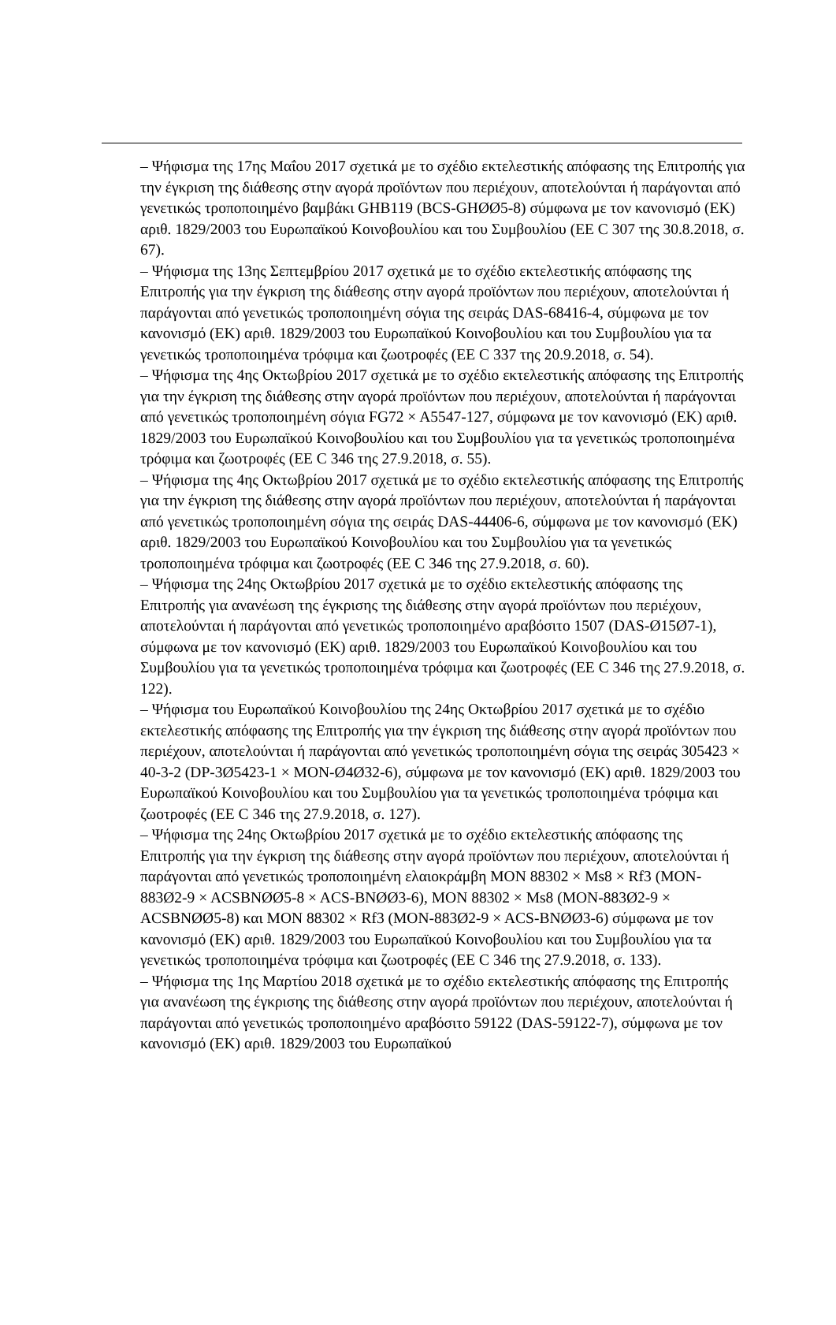– Ψήφισμα της 17ης Μαΐου 2017 σχετικά με το σχέδιο εκτελεστικής απόφασης της Επιτροπής για την έγκριση της διάθεσης στην αγορά προϊόντων που περιέχουν, αποτελούνται ή παράγονται από γενετικώς τροποποιημένο βαμβάκι GHB119 (BCS-GHØØ5-8) σύμφωνα με τον κανονισμό (ΕΚ) αριθ. 1829/2003 του Ευρωπαϊκού Κοινοβουλίου και του Συμβουλίου (ΕΕ C 307 της 30.8.2018, σ. 67).
– Ψήφισμα της 13ης Σεπτεμβρίου 2017 σχετικά με το σχέδιο εκτελεστικής απόφασης της Επιτροπής για την έγκριση της διάθεσης στην αγορά προϊόντων που περιέχουν, αποτελούνται ή παράγονται από γενετικώς τροποποιημένη σόγια της σειράς DAS-68416-4, σύμφωνα με τον κανονισμό (ΕΚ) αριθ. 1829/2003 του Ευρωπαϊκού Κοινοβουλίου και του Συμβουλίου για τα γενετικώς τροποποιημένα τρόφιμα και ζωοτροφές (ΕΕ C 337 της 20.9.2018, σ. 54).
– Ψήφισμα της 4ης Οκτωβρίου 2017 σχετικά με το σχέδιο εκτελεστικής απόφασης της Επιτροπής για την έγκριση της διάθεσης στην αγορά προϊόντων που περιέχουν, αποτελούνται ή παράγονται από γενετικώς τροποποιημένη σόγια FG72 × A5547-127, σύμφωνα με τον κανονισμό (ΕΚ) αριθ. 1829/2003 του Ευρωπαϊκού Κοινοβουλίου και του Συμβουλίου για τα γενετικώς τροποποιημένα τρόφιμα και ζωοτροφές (ΕΕ C 346 της 27.9.2018, σ. 55).
– Ψήφισμα της 4ης Οκτωβρίου 2017 σχετικά με το σχέδιο εκτελεστικής απόφασης της Επιτροπής για την έγκριση της διάθεσης στην αγορά προϊόντων που περιέχουν, αποτελούνται ή παράγονται από γενετικώς τροποποιημένη σόγια της σειράς DAS-44406-6, σύμφωνα με τον κανονισμό (ΕΚ) αριθ. 1829/2003 του Ευρωπαϊκού Κοινοβουλίου και του Συμβουλίου για τα γενετικώς τροποποιημένα τρόφιμα και ζωοτροφές (ΕΕ C 346 της 27.9.2018, σ. 60).
– Ψήφισμα της 24ης Οκτωβρίου 2017 σχετικά με το σχέδιο εκτελεστικής απόφασης της Επιτροπής για ανανέωση της έγκρισης της διάθεσης στην αγορά προϊόντων που περιέχουν, αποτελούνται ή παράγονται από γενετικώς τροποποιημένο αραβόσιτο 1507 (DAS-Ø15Ø7-1), σύμφωνα με τον κανονισμό (ΕΚ) αριθ. 1829/2003 του Ευρωπαϊκού Κοινοβουλίου και του Συμβουλίου για τα γενετικώς τροποποιημένα τρόφιμα και ζωοτροφές (ΕΕ C 346 της 27.9.2018, σ. 122).
– Ψήφισμα του Ευρωπαϊκού Κοινοβουλίου της 24ης Οκτωβρίου 2017 σχετικά με το σχέδιο εκτελεστικής απόφασης της Επιτροπής για την έγκριση της διάθεσης στην αγορά προϊόντων που περιέχουν, αποτελούνται ή παράγονται από γενετικώς τροποποιημένη σόγια της σειράς 305423 × 40-3-2 (DP-3Ø5423-1 × MON-Ø4Ø32-6), σύμφωνα με τον κανονισμό (ΕΚ) αριθ. 1829/2003 του Ευρωπαϊκού Κοινοβουλίου και του Συμβουλίου για τα γενετικώς τροποποιημένα τρόφιμα και ζωοτροφές (ΕΕ C 346 της 27.9.2018, σ. 127).
– Ψήφισμα της 24ης Οκτωβρίου 2017 σχετικά με το σχέδιο εκτελεστικής απόφασης της Επιτροπής για την έγκριση της διάθεσης στην αγορά προϊόντων που περιέχουν, αποτελούνται ή παράγονται από γενετικώς τροποποιημένη ελαιοκράμβη MON 88302 × Ms8 × Rf3 (MON-883Ø2-9 × ACSBNØØ5-8 × ACS-BNØØ3-6), MON 88302 × Ms8 (MON-883Ø2-9 × ACSBNØØ5-8) και MON 88302 × Rf3 (MON-883Ø2-9 × ACS-BNØØ3-6) σύμφωνα με τον κανονισμό (ΕΚ) αριθ. 1829/2003 του Ευρωπαϊκού Κοινοβουλίου και του Συμβουλίου για τα γενετικώς τροποποιημένα τρόφιμα και ζωοτροφές (ΕΕ C 346 της 27.9.2018, σ. 133).
– Ψήφισμα της 1ης Μαρτίου 2018 σχετικά με το σχέδιο εκτελεστικής απόφασης της Επιτροπής για ανανέωση της έγκρισης της διάθεσης στην αγορά προϊόντων που περιέχουν, αποτελούνται ή παράγονται από γενετικώς τροποποιημένο αραβόσιτο 59122 (DAS-59122-7), σύμφωνα με τον κανονισμό (ΕΚ) αριθ. 1829/2003 του Ευρωπαϊκού